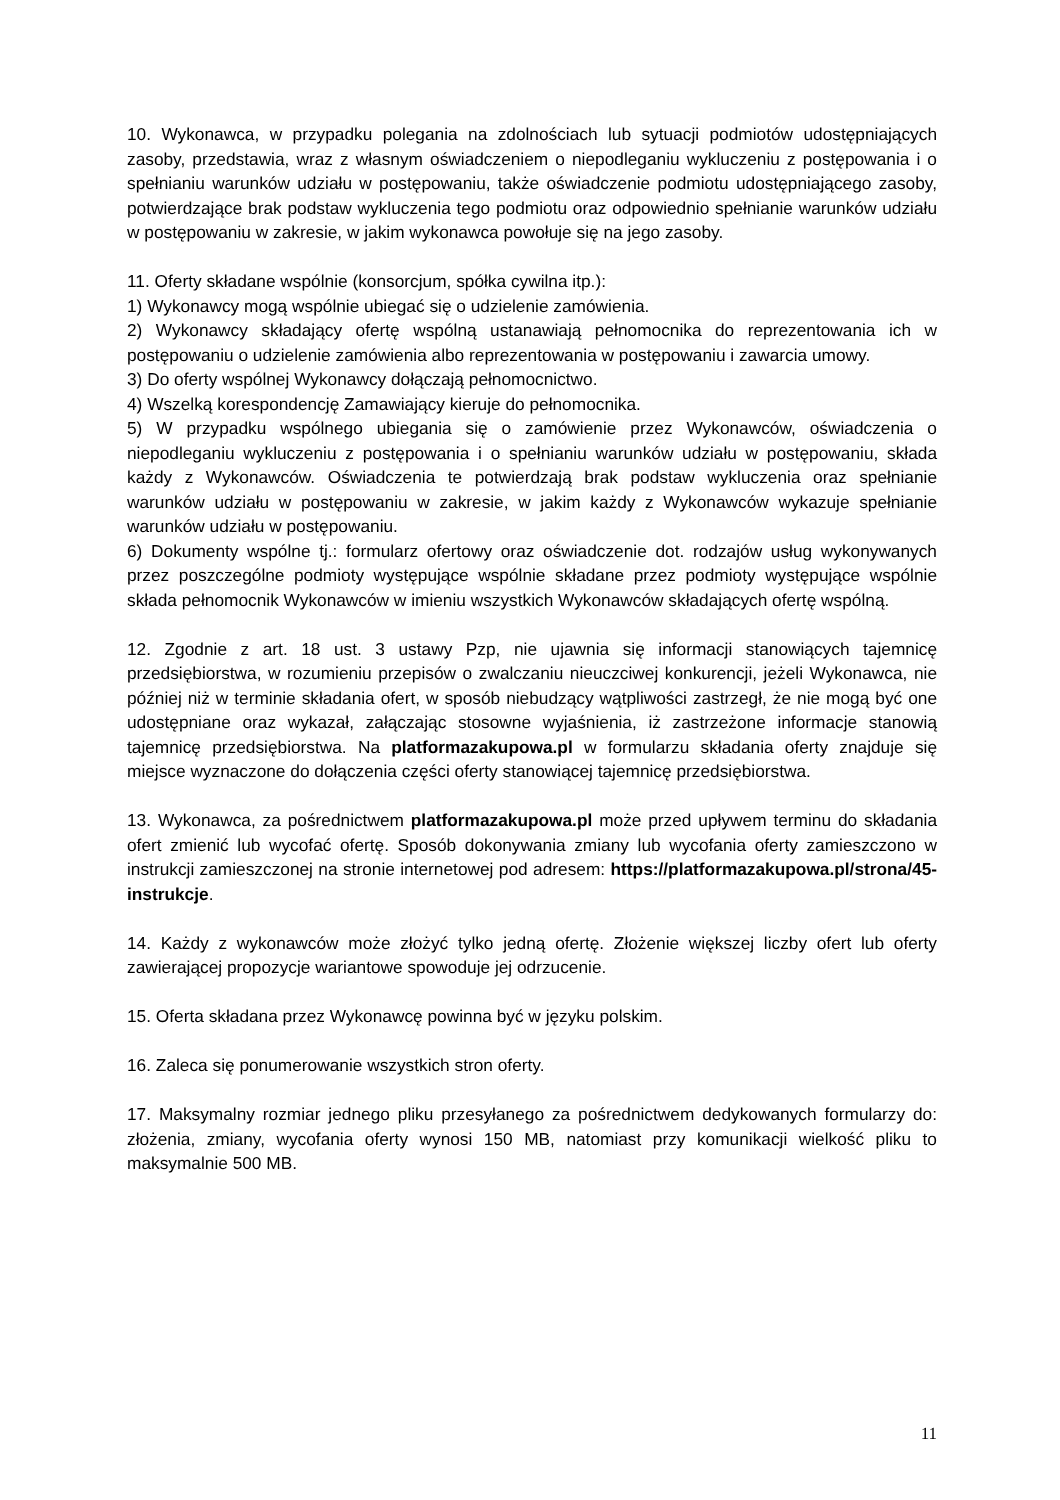10. Wykonawca, w przypadku polegania na zdolnościach lub sytuacji podmiotów udostępniających zasoby, przedstawia, wraz z własnym oświadczeniem o niepodleganiu wykluczeniu z postępowania i o spełnianiu warunków udziału w postępowaniu, także oświadczenie podmiotu udostępniającego zasoby, potwierdzające brak podstaw wykluczenia tego podmiotu oraz odpowiednio spełnianie warunków udziału w postępowaniu w zakresie, w jakim wykonawca powołuje się na jego zasoby.
11. Oferty składane wspólnie (konsorcjum, spółka cywilna itp.):
1) Wykonawcy mogą wspólnie ubiegać się o udzielenie zamówienia.
2) Wykonawcy składający ofertę wspólną ustanawiają pełnomocnika do reprezentowania ich w postępowaniu o udzielenie zamówienia albo reprezentowania w postępowaniu i zawarcia umowy.
3) Do oferty wspólnej Wykonawcy dołączają pełnomocnictwo.
4) Wszelką korespondencję Zamawiający kieruje do pełnomocnika.
5) W przypadku wspólnego ubiegania się o zamówienie przez Wykonawców, oświadczenia o niepodleganiu wykluczeniu z postępowania i o spełnianiu warunków udziału w postępowaniu, składa każdy z Wykonawców. Oświadczenia te potwierdzają brak podstaw wykluczenia oraz spełnianie warunków udziału w postępowaniu w zakresie, w jakim każdy z Wykonawców wykazuje spełnianie warunków udziału w postępowaniu.
6) Dokumenty wspólne tj.: formularz ofertowy oraz oświadczenie dot. rodzajów usług wykonywanych przez poszczególne podmioty występujące wspólnie składane przez podmioty występujące wspólnie składa pełnomocnik Wykonawców w imieniu wszystkich Wykonawców składających ofertę wspólną.
12. Zgodnie z art. 18 ust. 3 ustawy Pzp, nie ujawnia się informacji stanowiących tajemnicę przedsiębiorstwa, w rozumieniu przepisów o zwalczaniu nieuczciwej konkurencji, jeżeli Wykonawca, nie później niż w terminie składania ofert, w sposób niebudzący wątpliwości zastrzegł, że nie mogą być one udostępniane oraz wykazał, załączając stosowne wyjaśnienia, iż zastrzeżone informacje stanowią tajemnicę przedsiębiorstwa. Na platformazakupowa.pl w formularzu składania oferty znajduje się miejsce wyznaczone do dołączenia części oferty stanowiącej tajemnicę przedsiębiorstwa.
13. Wykonawca, za pośrednictwem platformazakupowa.pl może przed upływem terminu do składania ofert zmienić lub wycofać ofertę. Sposób dokonywania zmiany lub wycofania oferty zamieszczono w instrukcji zamieszczonej na stronie internetowej pod adresem: https://platformazakupowa.pl/strona/45-instrukcje.
14. Każdy z wykonawców może złożyć tylko jedną ofertę. Złożenie większej liczby ofert lub oferty zawierającej propozycje wariantowe spowoduje jej odrzucenie.
15. Oferta składana przez Wykonawcę powinna być w języku polskim.
16. Zaleca się ponumerowanie wszystkich stron oferty.
17. Maksymalny rozmiar jednego pliku przesyłanego za pośrednictwem dedykowanych formularzy do: złożenia, zmiany, wycofania oferty wynosi 150 MB, natomiast przy komunikacji wielkość pliku to maksymalnie 500 MB.
11